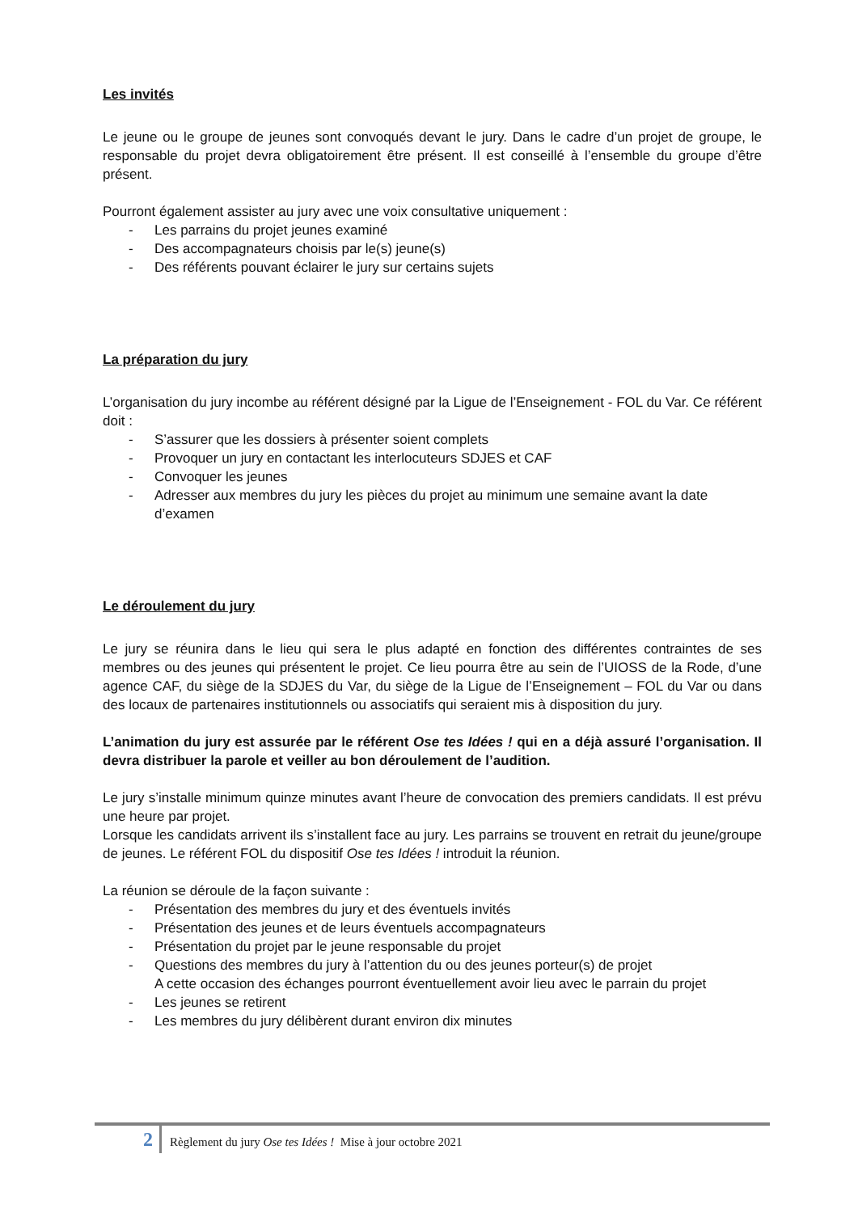Les invités
Le jeune ou le groupe de jeunes sont convoqués devant le jury. Dans le cadre d’un projet de groupe, le responsable du projet devra obligatoirement être présent. Il est conseillé à l’ensemble du groupe d’être présent.
Pourront également assister au jury avec une voix consultative uniquement :
- Les parrains du projet jeunes examiné
- Des accompagnateurs choisis par le(s) jeune(s)
- Des référents pouvant éclairer le jury sur certains sujets
La préparation du jury
L’organisation du jury incombe au référent désigné par la Ligue de l’Enseignement - FOL du Var. Ce référent doit :
- S’assurer que les dossiers à présenter soient complets
- Provoquer un jury en contactant les interlocuteurs SDJES et CAF
- Convoquer les jeunes
- Adresser aux membres du jury les pièces du projet au minimum une semaine avant la date d’examen
Le déroulement du jury
Le jury se réunira dans le lieu qui sera le plus adapté en fonction des différentes contraintes de ses membres ou des jeunes qui présentent le projet. Ce lieu pourra être au sein de l’UIOSS de la Rode, d’une agence CAF, du siège de la SDJES du Var, du siège de la Ligue de l’Enseignement – FOL du Var ou dans des locaux de partenaires institutionnels ou associatifs qui seraient mis à disposition du jury.
L’animation du jury est assurée par le référent Ose tes Idées ! qui en a déjà assuré l’organisation. Il devra distribuer la parole et veiller au bon déroulement de l’audition.
Le jury s’installe minimum quinze minutes avant l’heure de convocation des premiers candidats. Il est prévu une heure par projet.
Lorsque les candidats arrivent ils s’installent face au jury. Les parrains se trouvent en retrait du jeune/groupe de jeunes. Le référent FOL du dispositif Ose tes Idées ! introduit la réunion.
La réunion se déroule de la façon suivante :
- Présentation des membres du jury et des éventuels invités
- Présentation des jeunes et de leurs éventuels accompagnateurs
- Présentation du projet par le jeune responsable du projet
- Questions des membres du jury à l’attention du ou des jeunes porteur(s) de projet
A cette occasion des échanges pourront éventuellement avoir lieu avec le parrain du projet
- Les jeunes se retirent
- Les membres du jury délibèrent durant environ dix minutes
2 Règlement du jury Ose tes Idées ! Mise à jour octobre 2021